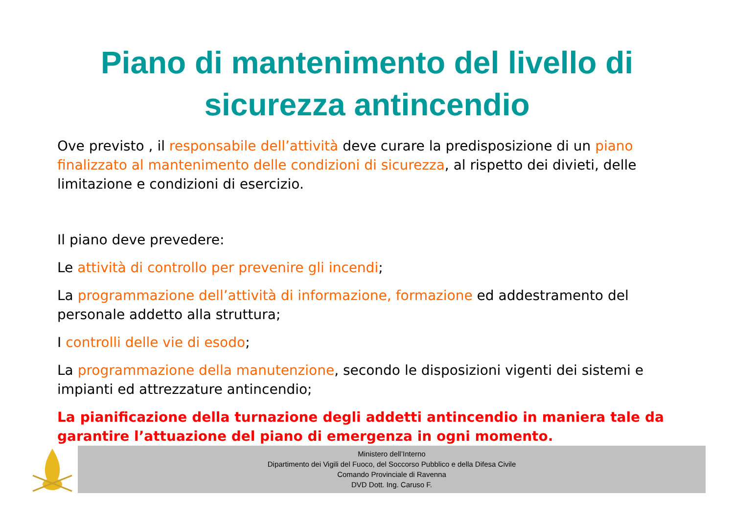Piano di mantenimento del livello di
sicurezza antincendio
Ove previsto , il responsabile dell’attività deve curare la predisposizione di un piano finalizzato al mantenimento delle condizioni di sicurezza, al rispetto dei divieti, delle limitazione e condizioni di esercizio.
Il piano deve prevedere:
Le attività di controllo per prevenire gli incendi;
La programmazione dell’attività di informazione, formazione ed addestramento del personale addetto alla struttura;
I controlli delle vie di esodo;
La programmazione della manutenzione, secondo le disposizioni vigenti dei sistemi e impianti ed attrezzature antincendio;
La pianificazione della turnazione degli addetti antincendio in maniera tale da garantire l’attuazione del piano di emergenza in ogni momento.
Ministero dell’Interno
Dipartimento dei Vigili del Fuoco, del Soccorso Pubblico e della Difesa Civile
Comando Provinciale di Ravenna
DVD Dott. Ing. Caruso F.